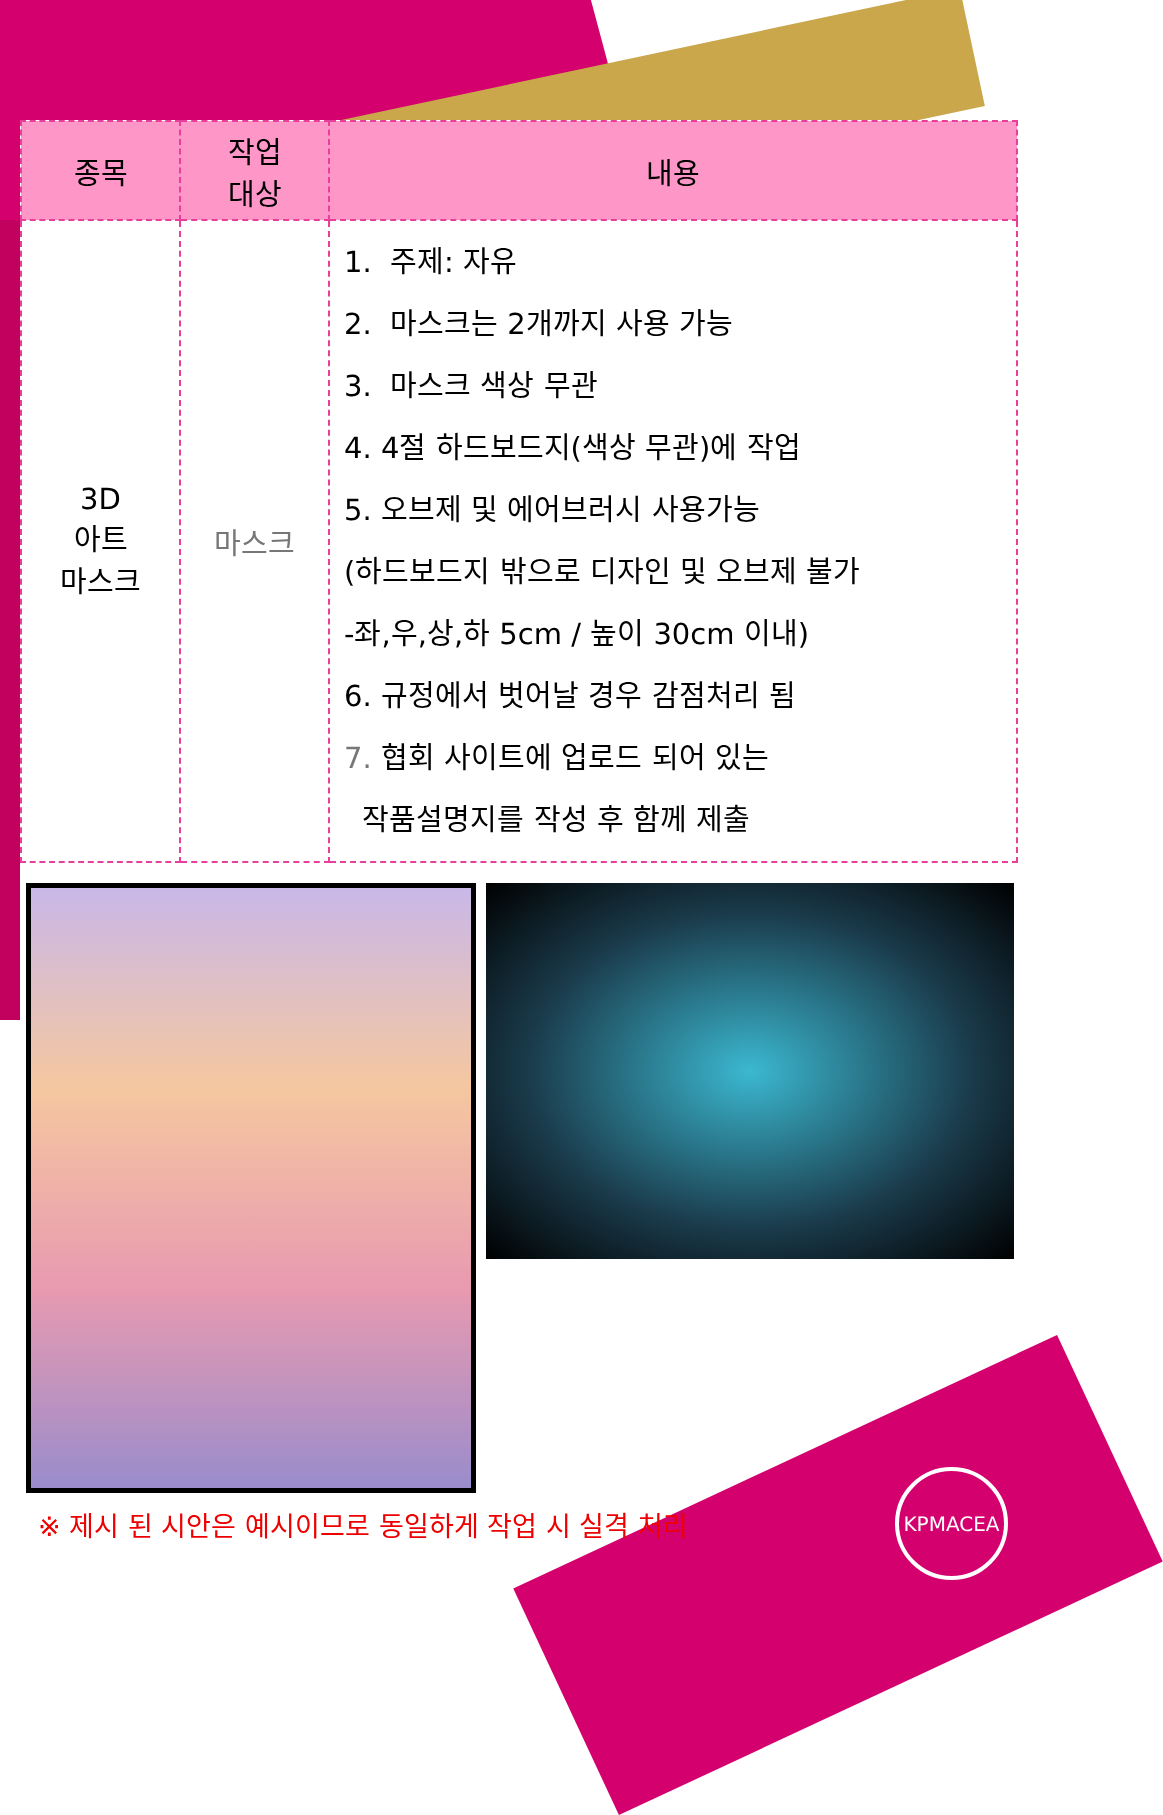| 종목 | 작업 대상 | 내용 |
| --- | --- | --- |
| 3D 아트 마스크 | 마스크 | 1. 주제: 자유 2. 마스크는 2개까지 사용 가능 3. 마스크 색상 무관 4. 4절 하드보드지(색상 무관)에 작업 5. 오브제 및 에어브러시 사용가능 (하드보드지 밖으로 디자인 및 오브제 불가 -좌,우,상,하 5cm / 높이 30cm 이내) 6. 규정에서 벗어날 경우 감점처리 됨 7. 협회 사이트에 업로드 되어 있는 작품설명지를 작성 후 함께 제출 |
※ 제시 된 시안은 예시이므로 동일하게 작업 시 실격 처리
KPMACEA